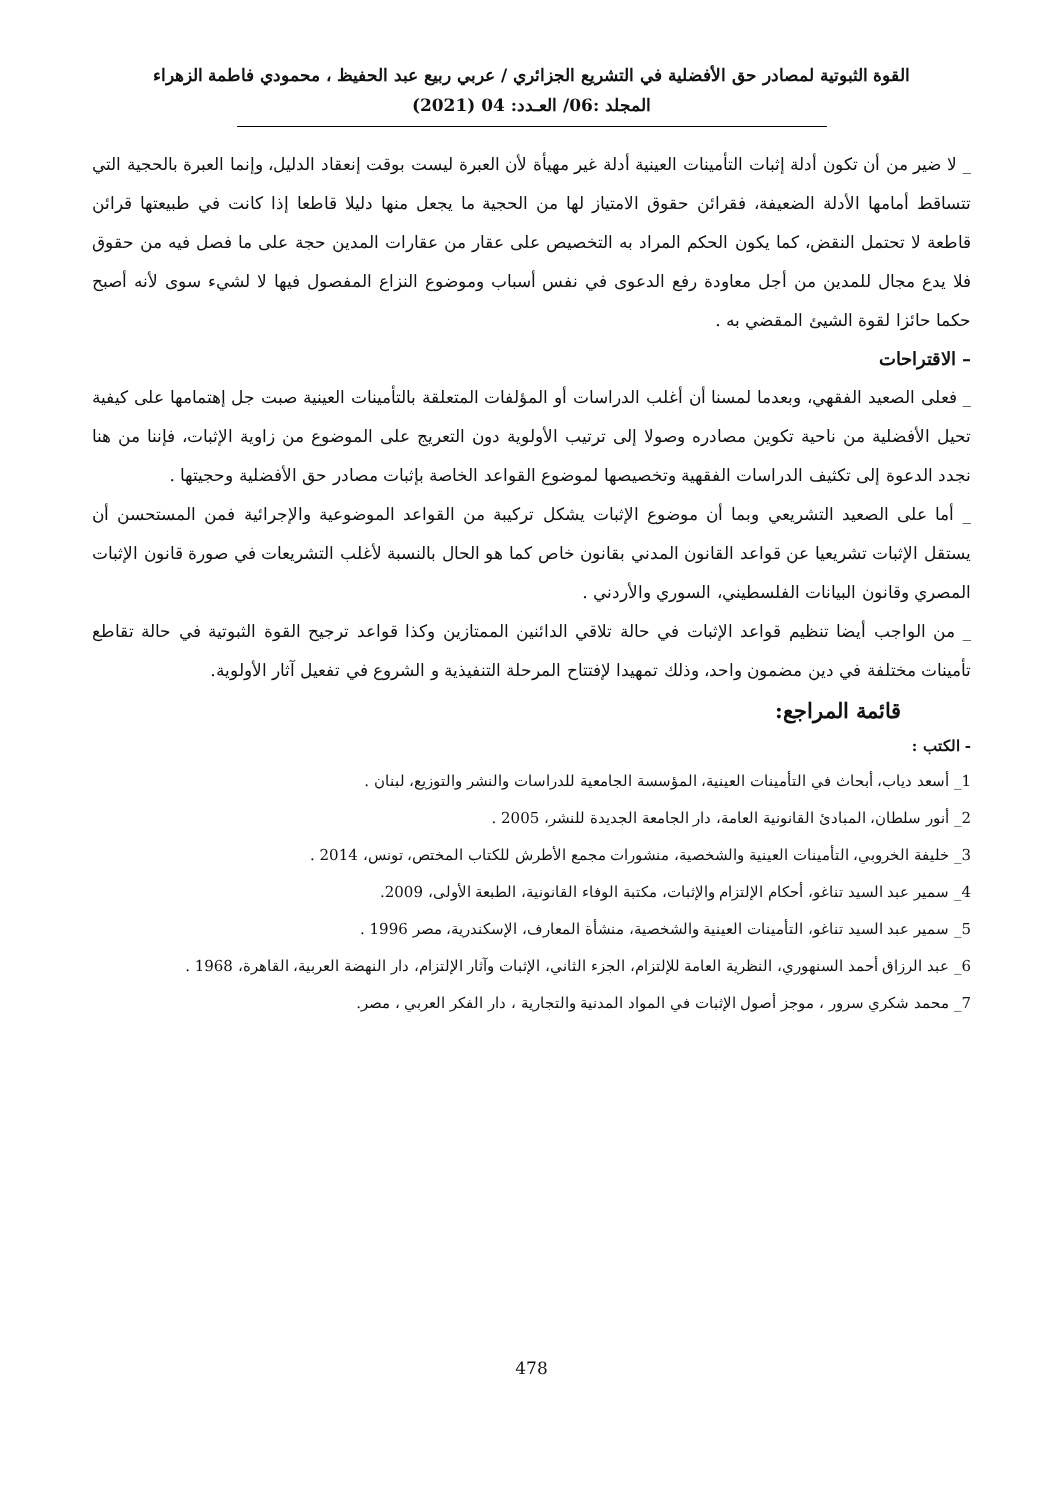القوة الثبوتية لمصادر حق الأفضلية في التشريع الجزائري / عربي ربيع عبد الحفيظ ، محمودي فاطمة الزهراء
المجلد :06/ العـدد: 04 (2021)
_ لا ضير من أن تكون أدلة إثبات التأمينات العينية أدلة غير مهيأة لأن العبرة ليست بوقت إنعقاد الدليل، وإنما العبرة بالحجية التي تتساقط أمامها الأدلة الضعيفة، فقرائن حقوق الامتياز لها من الحجية ما يجعل منها دليلا قاطعا إذا كانت في طبيعتها قرائن قاطعة لا تحتمل النقض، كما يكون الحكم المراد به التخصيص على عقار من عقارات المدين حجة على ما فصل فيه من حقوق فلا يدع مجال للمدين من أجل معاودة رفع الدعوى في نفس أسباب وموضوع النزاع المفصول فيها لا لشيء سوى لأنه أصبح حكما حائزا لقوة الشيئ المقضي به .
– الاقتراحات
_ فعلى الصعيد الفقهي، وبعدما لمسنا أن أغلب الدراسات أو المؤلفات المتعلقة بالتأمينات العينية صبت جل إهتمامها على كيفية تحيل الأفضلية من ناحية تكوين مصادره وصولا إلى ترتيب الأولوية دون التعريج على الموضوع من زاوية الإثبات، فإننا من هنا نجدد الدعوة إلى تكثيف الدراسات الفقهية وتخصيصها لموضوع القواعد الخاصة بإثبات مصادر حق الأفضلية وحجيتها .
_ أما على الصعيد التشريعي وبما أن موضوع الإثبات يشكل تركيبة من القواعد الموضوعية والإجرائية فمن المستحسن أن يستقل الإثبات تشريعيا عن قواعد القانون المدني بقانون خاص كما هو الحال بالنسبة لأغلب التشريعات في صورة قانون الإثبات المصري وقانون البيانات الفلسطيني، السوري والأردني .
_ من الواجب أيضا تنظيم قواعد الإثبات في حالة تلاقي الدائنين الممتازين وكذا قواعد ترجيح القوة الثبوتية في حالة تقاطع تأمينات مختلفة في دين مضمون واحد، وذلك تمهيدا لإفتتاح المرحلة التنفيذية و الشروع في تفعيل آثار الأولوية.
قائمة المراجع:
- الكتب :
1_ أسعد دياب، أبحاث في التأمينات العينية، المؤسسة الجامعية للدراسات والنشر والتوزيع، لبنان .
2_ أنور سلطان، المبادئ القانونية العامة، دار الجامعة الجديدة للنشر، 2005 .
3_ خليفة الخروبي، التأمينات العينية والشخصية، منشورات مجمع الأطرش للكتاب المختص، تونس، 2014 .
4_ سمير عبد السيد تناغو، أحكام الإلتزام والإثبات، مكتبة الوفاء القانونية، الطبعة الأولى، 2009.
5_ سمير عبد السيد تناغو، التأمينات العينية والشخصية، منشأة المعارف، الإسكندرية، مصر 1996 .
6_ عبد الرزاق أحمد السنهوري، النظرية العامة للإلتزام، الجزء الثاني، الإثبات وآثار الإلتزام، دار النهضة العربية، القاهرة، 1968 .
7_ محمد شكري سرور ، موجز أصول الإثبات في المواد المدنية والتجارية ، دار الفكر العربي ، مصر.
478